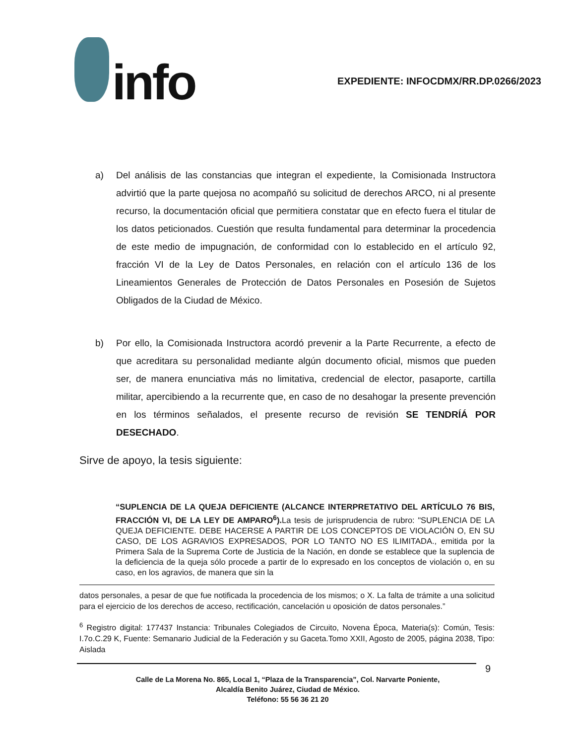info
EXPEDIENTE: INFOCDMX/RR.DP.0266/2023
a) Del análisis de las constancias que integran el expediente, la Comisionada Instructora advirtió que la parte quejosa no acompañó su solicitud de derechos ARCO, ni al presente recurso, la documentación oficial que permitiera constatar que en efecto fuera el titular de los datos peticionados. Cuestión que resulta fundamental para determinar la procedencia de este medio de impugnación, de conformidad con lo establecido en el artículo 92, fracción VI de la Ley de Datos Personales, en relación con el artículo 136 de los Lineamientos Generales de Protección de Datos Personales en Posesión de Sujetos Obligados de la Ciudad de México.
b) Por ello, la Comisionada Instructora acordó prevenir a la Parte Recurrente, a efecto de que acreditara su personalidad mediante algún documento oficial, mismos que pueden ser, de manera enunciativa más no limitativa, credencial de elector, pasaporte, cartilla militar, apercibiendo a la recurrente que, en caso de no desahogar la presente prevención en los términos señalados, el presente recurso de revisión SE TENDRÍÁ POR DESECHADO.
Sirve de apoyo, la tesis siguiente:
“SUPLENCIA DE LA QUEJA DEFICIENTE (ALCANCE INTERPRETATIVO DEL ARTÍCULO 76 BIS, FRACCIÓN VI, DE LA LEY DE AMPARO<sup>6</sup>). La tesis de jurisprudencia de rubro: "SUPLENCIA DE LA QUEJA DEFICIENTE. DEBE HACERSE A PARTIR DE LOS CONCEPTOS DE VIOLACIÓN O, EN SU CASO, DE LOS AGRAVIOS EXPRESADOS, POR LO TANTO NO ES ILIMITADA., emitida por la Primera Sala de la Suprema Corte de Justicia de la Nación, en donde se establece que la suplencia de la deficiencia de la queja sólo procede a partir de lo expresado en los conceptos de violación o, en su caso, en los agravios, de manera que sin la
datos personales, a pesar de que fue notificada la procedencia de los mismos; o X. La falta de trámite a una solicitud para el ejercicio de los derechos de acceso, rectificación, cancelación u oposición de datos personales.”
<sup>6</sup> Registro digital: 177437 Instancia: Tribunales Colegiados de Circuito, Novena Época, Materia(s): Común, Tesis: I.7o.C.29 K, Fuente: Semanario Judicial de la Federación y su Gaceta.Tomo XXII, Agosto de 2005, página 2038, Tipo: Aislada
9
Calle de La Morena No. 865, Local 1, “Plaza de la Transparencia”, Col. Narvarte Poniente,
Alcaldía Benito Juárez, Ciudad de México.
Teléfono: 55 56 36 21 20